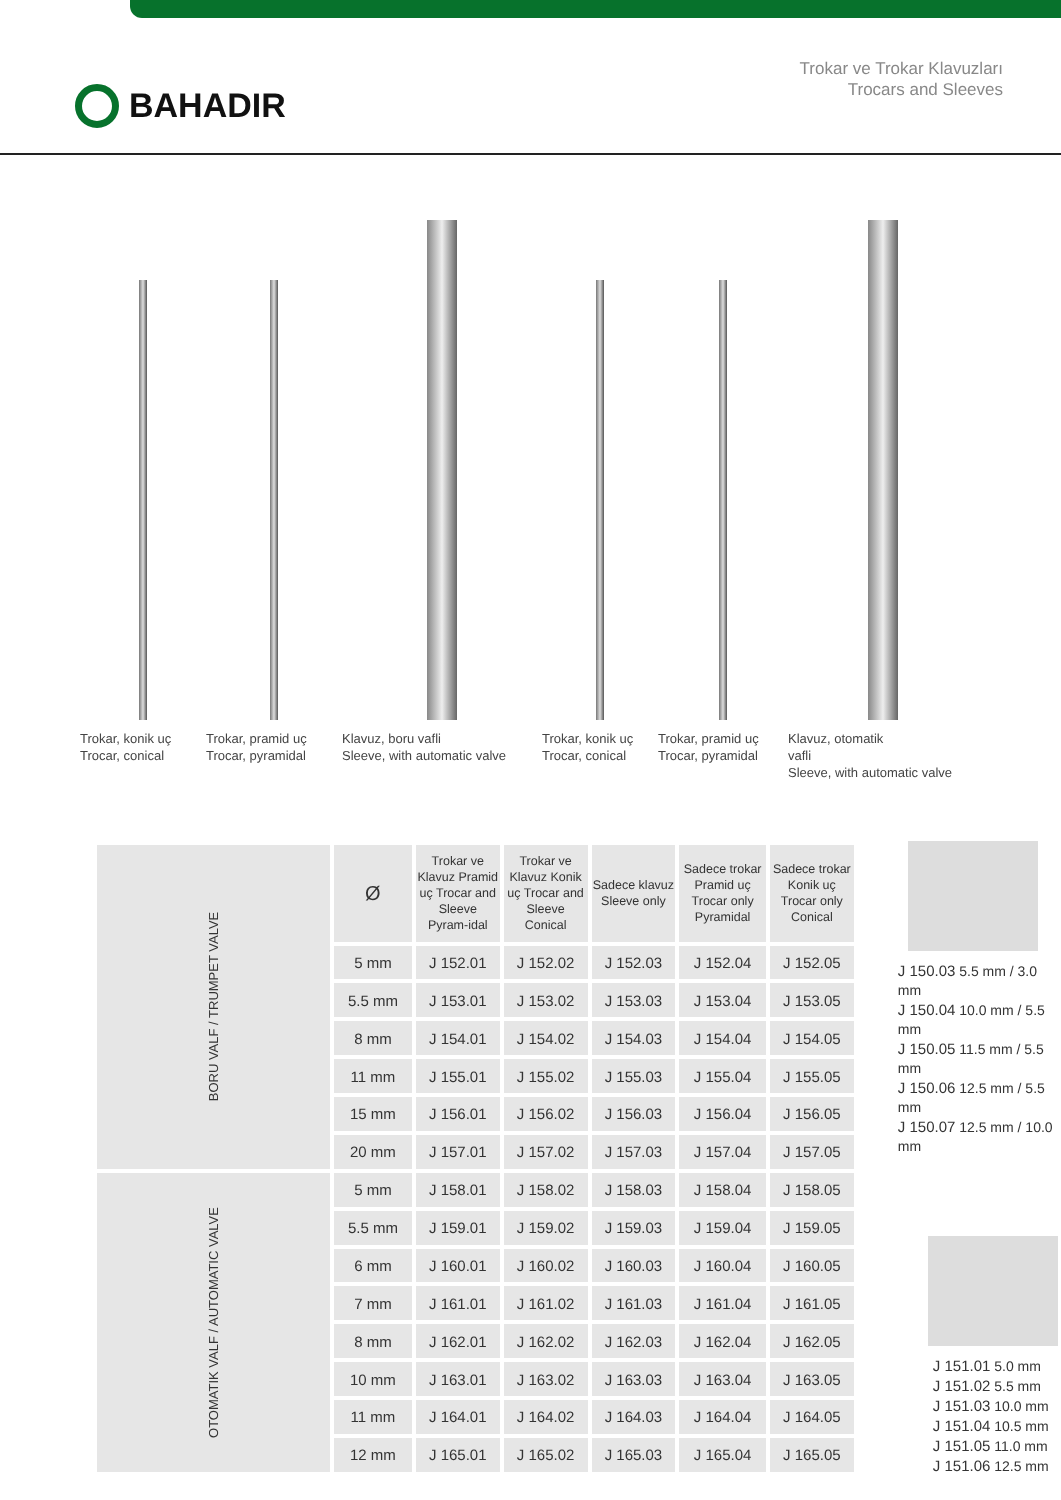BAHADIR
Trokar ve Trokar Klavuzları
Trocars and Sleeves
Trokar, konik uç
Trocar, conical
Trokar, pramid uç
Trocar, pyramidal
Klavuz, boru vafli
Sleeve, with automatic valve
Trokar, konik uç
Trocar, conical
Trokar, pramid uç
Trocar, pyramidal
Klavuz, otomatik
vafli
Sleeve, with automatic valve
| BORU VALF / TRUMPET VALVE | Ø | Trokar ve Klavuz Pramid uç Trocar and Sleeve Pyram-idal | Trokar ve Klavuz Konik uç Trocar and Sleeve Conical | Sadece klavuz Sleeve only | Sadece trokar Pramid uç Trocar only Pyramidal | Sadece trokar Konik uç Trocar only Conical |
| | 5 mm | J 152.01 | J 152.02 | J 152.03 | J 152.04 | J 152.05 |
| | 5.5 mm | J 153.01 | J 153.02 | J 153.03 | J 153.04 | J 153.05 |
| | 8 mm | J 154.01 | J 154.02 | J 154.03 | J 154.04 | J 154.05 |
| | 11 mm | J 155.01 | J 155.02 | J 155.03 | J 155.04 | J 155.05 |
| | 15 mm | J 156.01 | J 156.02 | J 156.03 | J 156.04 | J 156.05 |
| | 20 mm | J 157.01 | J 157.02 | J 157.03 | J 157.04 | J 157.05 |
| OTOMATIK VALF / AUTOMATIC VALVE | 5 mm | J 158.01 | J 158.02 | J 158.03 | J 158.04 | J 158.05 |
| | 5.5 mm | J 159.01 | J 159.02 | J 159.03 | J 159.04 | J 159.05 |
| | 6 mm | J 160.01 | J 160.02 | J 160.03 | J 160.04 | J 160.05 |
| | 7 mm | J 161.01 | J 161.02 | J 161.03 | J 161.04 | J 161.05 |
| | 8 mm | J 162.01 | J 162.02 | J 162.03 | J 162.04 | J 162.05 |
| | 10 mm | J 163.01 | J 163.02 | J 163.03 | J 163.04 | J 163.05 |
| | 11 mm | J 164.01 | J 164.02 | J 164.03 | J 164.04 | J 164.05 |
| | 12 mm | J 165.01 | J 165.02 | J 165.03 | J 165.04 | J 165.05 |
J 150.03 5.5 mm / 3.0 mm
J 150.04 10.0 mm / 5.5 mm
J 150.05 11.5 mm / 5.5 mm
J 150.06 12.5 mm / 5.5 mm
J 150.07 12.5 mm / 10.0 mm
J 151.01 5.0 mm
J 151.02 5.5 mm
J 151.03 10.0 mm
J 151.04 10.5 mm
J 151.05 11.0 mm
J 151.06 12.5 mm